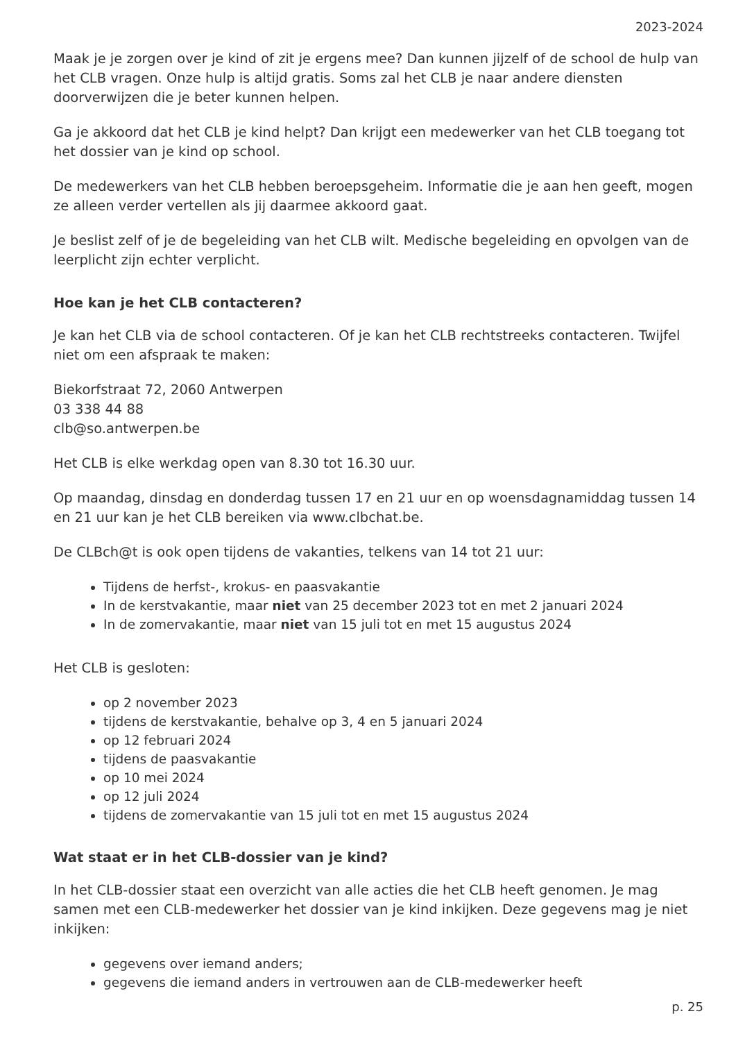2023-2024
Maak je je zorgen over je kind of zit je ergens mee? Dan kunnen jijzelf of de school de hulp van het CLB vragen. Onze hulp is altijd gratis. Soms zal het CLB je naar andere diensten doorverwijzen die je beter kunnen helpen.
Ga je akkoord dat het CLB je kind helpt? Dan krijgt een medewerker van het CLB toegang tot het dossier van je kind op school.
De medewerkers van het CLB hebben beroepsgeheim. Informatie die je aan hen geeft, mogen ze alleen verder vertellen als jij daarmee akkoord gaat.
Je beslist zelf of je de begeleiding van het CLB wilt. Medische begeleiding en opvolgen van de leerplicht zijn echter verplicht.
Hoe kan je het CLB contacteren?
Je kan het CLB via de school contacteren. Of je kan het CLB rechtstreeks contacteren. Twijfel niet om een afspraak te maken:
Biekorfstraat 72, 2060 Antwerpen
03 338 44 88
clb@so.antwerpen.be
Het CLB is elke werkdag open van 8.30 tot 16.30 uur.
Op maandag, dinsdag en donderdag tussen 17 en 21 uur en op woensdagnamiddag tussen 14 en 21 uur kan je het CLB bereiken via www.clbchat.be.
De CLBch@t is ook open tijdens de vakanties, telkens van 14 tot 21 uur:
Tijdens de herfst-, krokus- en paasvakantie
In de kerstvakantie, maar niet van 25 december 2023 tot en met 2 januari 2024
In de zomervakantie, maar niet van 15 juli tot en met 15 augustus 2024
Het CLB is gesloten:
op 2 november 2023
tijdens de kerstvakantie, behalve op 3, 4 en 5 januari 2024
op 12 februari 2024
tijdens de paasvakantie
op 10 mei 2024
op 12 juli 2024
tijdens de zomervakantie van 15 juli tot en met 15 augustus 2024
Wat staat er in het CLB-dossier van je kind?
In het CLB-dossier staat een overzicht van alle acties die het CLB heeft genomen. Je mag samen met een CLB-medewerker het dossier van je kind inkijken. Deze gegevens mag je niet inkijken:
gegevens over iemand anders;
gegevens die iemand anders in vertrouwen aan de CLB-medewerker heeft
p. 25